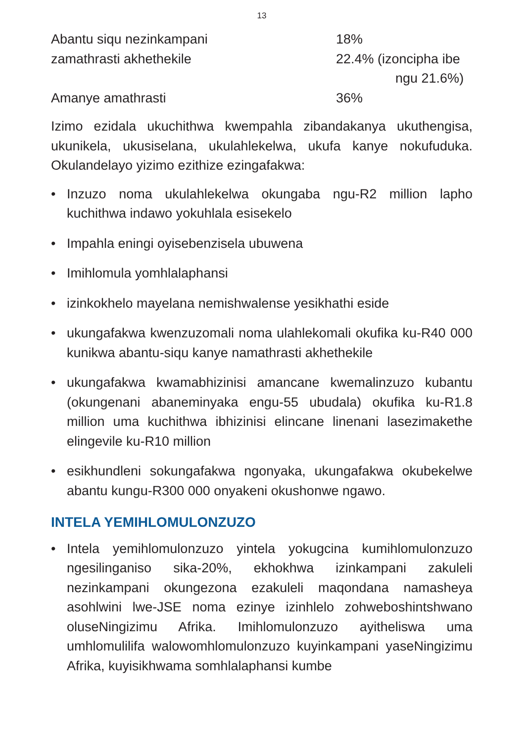13
| Abantu siqu nezinkampani | 18% |
| zamathrasti akhethekile | 22.4% (izoncipha ibe ngu 21.6%) |
| Amanye amathrasti | 36% |
Izimo ezidala ukuchithwa kwempahla zibandakanya ukuthengisa, ukunikela, ukusiselana, ukulahlekelwa, ukufa kanye nokufuduka. Okulandelayo yizimo ezithize ezingafakwa:
• Inzuzo noma ukulahlekelwa okungaba ngu-R2 million lapho kuchithwa indawo yokuhlala esisekelo
• Impahla eningi oyisebenzisela ubuwena
• Imihlomula yomhlalaphansi
• izinkokhelo mayelana nemishwalense yesikhathi eside
• ukungafakwa kwenzuzomali noma ulahlekomali okufika ku-R40 000 kunikwa abantu-siqu kanye namathrasti akhethekile
• ukungafakwa kwamabhizinisi amancane kwemalinzuzo kubantu (okungenani abaneminyaka engu-55 ubudala) okufika ku-R1.8 million uma kuchithwa ibhizinisi elincane linenani lasezimakethe elingevile ku-R10 million
• esikhundleni sokungafakwa ngonyaka, ukungafakwa okubekelwe abantu kungu-R300 000 onyakeni okushonwe ngawo.
INTELA YEMIHLOMULONZUZO
• Intela yemihlomulonzuzo yintela yokugcina kumihlomulonzuzo ngesilinganiso sika-20%, ekhokhwa izinkampani zakuleli nezinkampani okungezona ezakuleli maqondana namasheya asohlwini lwe-JSE noma ezinye izinhlelo zohweboshintshwano oluseNingizimu Afrika. Imihlomulonzuzo ayitheliswa uma umhlomulilifa walowomhlomulonzuzo kuyinkampani yaseNingizimu Afrika, kuyisikhwama somhlalaphansi kumbe